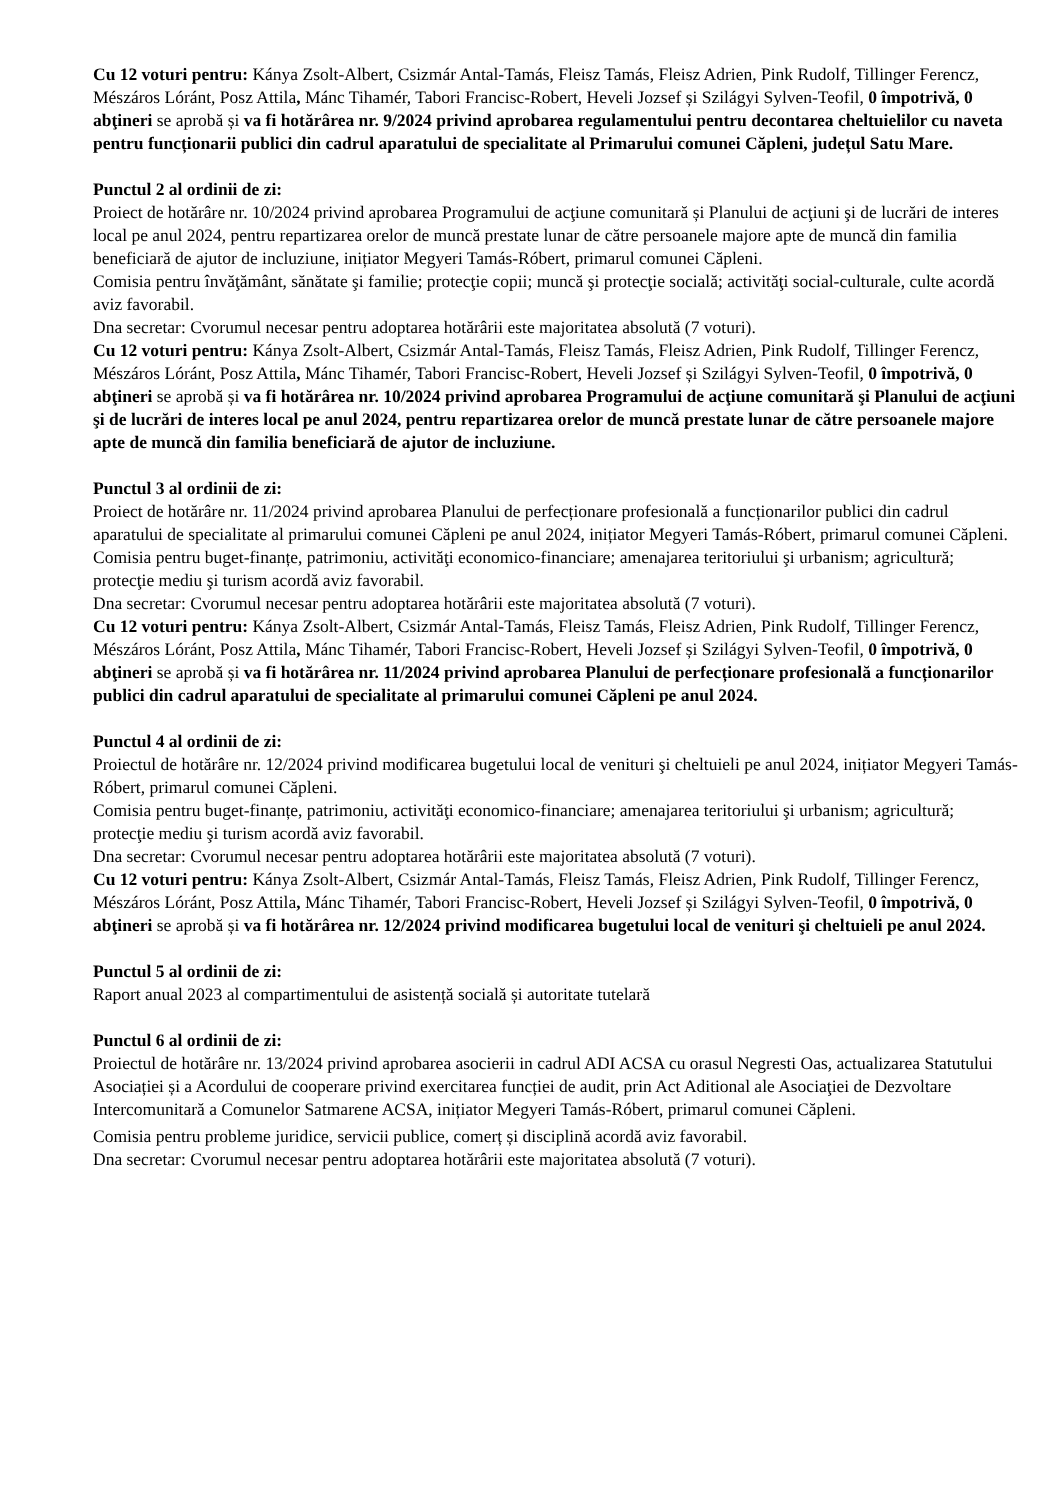Cu 12 voturi pentru: Kánya Zsolt-Albert, Csizmár Antal-Tamás, Fleisz Tamás, Fleisz Adrien, Pink Rudolf, Tillinger Ferencz, Mészáros Lóránt, Posz Attila, Mánc Tihamér, Tabori Francisc-Robert, Heveli Jozsef și Szilágyi Sylven-Teofil, 0 împotrivă, 0 abţineri se aprobă și va fi hotărârea nr. 9/2024 privind aprobarea regulamentului pentru decontarea cheltuielilor cu naveta pentru funcționarii publici din cadrul aparatului de specialitate al Primarului comunei Căpleni, județul Satu Mare.
Punctul 2 al ordinii de zi:
Proiect de hotărâre nr. 10/2024 privind aprobarea Programului de acţiune comunitară și Planului de acţiuni şi de lucrări de interes local pe anul 2024, pentru repartizarea orelor de muncă prestate lunar de către persoanele majore apte de muncă din familia beneficiară de ajutor de incluziune, inițiator Megyeri Tamás-Róbert, primarul comunei Căpleni.
Comisia pentru învăţământ, sănătate şi familie; protecţie copii; muncă şi protecţie socială; activităţi social-culturale, culte acordă aviz favorabil.
Dna secretar: Cvorumul necesar pentru adoptarea hotărârii este majoritatea absolută (7 voturi).
Cu 12 voturi pentru: Kánya Zsolt-Albert, Csizmár Antal-Tamás, Fleisz Tamás, Fleisz Adrien, Pink Rudolf, Tillinger Ferencz, Mészáros Lóránt, Posz Attila, Mánc Tihamér, Tabori Francisc-Robert, Heveli Jozsef și Szilágyi Sylven-Teofil, 0 împotrivă, 0 abţineri se aprobă și va fi hotărârea nr. 10/2024 privind aprobarea Programului de acţiune comunitară şi Planului de acţiuni şi de lucrări de interes local pe anul 2024, pentru repartizarea orelor de muncă prestate lunar de către persoanele majore apte de muncă din familia beneficiară de ajutor de incluziune.
Punctul 3 al ordinii de zi:
Proiect de hotărâre nr. 11/2024 privind aprobarea Planului de perfecționare profesională a funcționarilor publici din cadrul aparatului de specialitate al primarului comunei Căpleni pe anul 2024, inițiator Megyeri Tamás-Róbert, primarul comunei Căpleni.
Comisia pentru buget-finanțe, patrimoniu, activităţi economico-financiare; amenajarea teritoriului şi urbanism; agricultură; protecţie mediu şi turism acordă aviz favorabil.
Dna secretar: Cvorumul necesar pentru adoptarea hotărârii este majoritatea absolută (7 voturi).
Cu 12 voturi pentru: Kánya Zsolt-Albert, Csizmár Antal-Tamás, Fleisz Tamás, Fleisz Adrien, Pink Rudolf, Tillinger Ferencz, Mészáros Lóránt, Posz Attila, Mánc Tihamér, Tabori Francisc-Robert, Heveli Jozsef și Szilágyi Sylven-Teofil, 0 împotrivă, 0 abţineri se aprobă și va fi hotărârea nr. 11/2024 privind aprobarea Planului de perfecționare profesională a funcționarilor publici din cadrul aparatului de specialitate al primarului comunei Căpleni pe anul 2024.
Punctul 4 al ordinii de zi:
Proiectul de hotărâre nr. 12/2024 privind modificarea bugetului local de venituri şi cheltuieli pe anul 2024, inițiator Megyeri Tamás-Róbert, primarul comunei Căpleni.
Comisia pentru buget-finanțe, patrimoniu, activităţi economico-financiare; amenajarea teritoriului şi urbanism; agricultură; protecţie mediu şi turism acordă aviz favorabil.
Dna secretar: Cvorumul necesar pentru adoptarea hotărârii este majoritatea absolută (7 voturi).
Cu 12 voturi pentru: Kánya Zsolt-Albert, Csizmár Antal-Tamás, Fleisz Tamás, Fleisz Adrien, Pink Rudolf, Tillinger Ferencz, Mészáros Lóránt, Posz Attila, Mánc Tihamér, Tabori Francisc-Robert, Heveli Jozsef și Szilágyi Sylven-Teofil, 0 împotrivă, 0 abţineri se aprobă și va fi hotărârea nr. 12/2024 privind modificarea bugetului local de venituri şi cheltuieli pe anul 2024.
Punctul 5 al ordinii de zi:
Raport anual 2023 al compartimentului de asistență socială și autoritate tutelară
Punctul 6 al ordinii de zi:
Proiectul de hotărâre nr. 13/2024 privind aprobarea asocierii in cadrul ADI ACSA cu orasul Negresti Oas, actualizarea Statutului Asociației și a Acordului de cooperare privind exercitarea funcției de audit, prin Act Aditional ale Asociaţiei de Dezvoltare Intercomunitară a Comunelor Satmarene ACSA, inițiator Megyeri Tamás-Róbert, primarul comunei Căpleni.
Comisia pentru probleme juridice, servicii publice, comerț și disciplină acordă aviz favorabil.
Dna secretar: Cvorumul necesar pentru adoptarea hotărârii este majoritatea absolută (7 voturi).